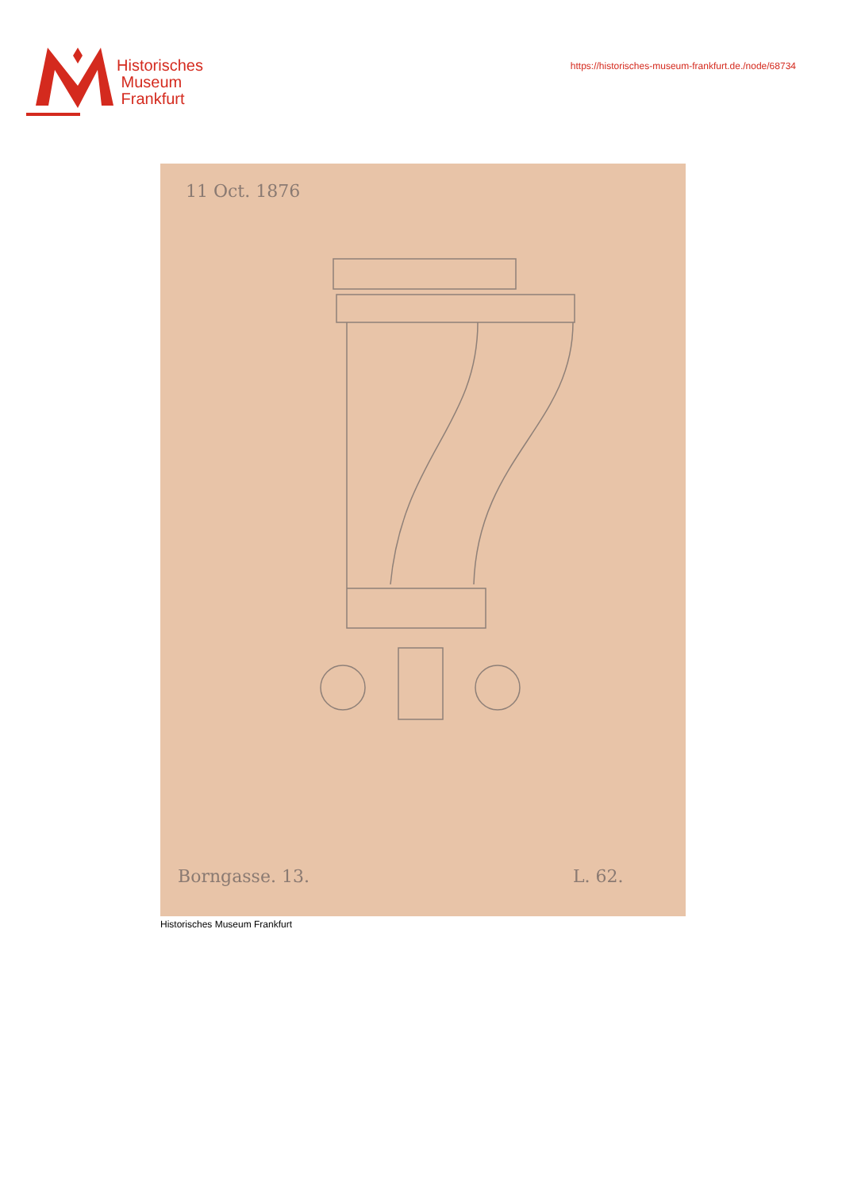Historisches
Museum
Frankfurt
https://historisches-museum-frankfurt.de./node/68734
11 Oct. 1876
Borngasse. 13. L. 62.
Historisches Museum Frankfurt